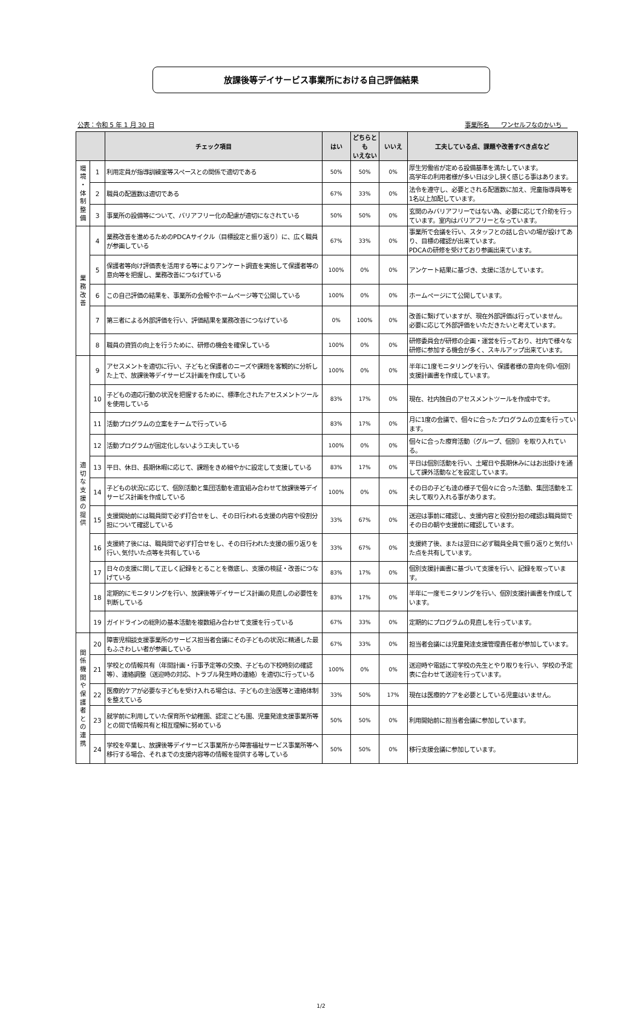放課後等デイサービス事業所における自己評価結果
公表：令和 5 年 1 月 30 日 事業所名　　ワンセルフなのかいち　
| | | チェック項目 | はい | どちらとも いえない | いいえ | 工夫している点、課題や改善すべき点など |
| --- | --- | --- | --- | --- | --- | --- |
| 環 境 ・ 体 制 整 備 | 1 | 利用定員が指導訓練室等スペースとの関係で適切である | 50% | 50% | 0% | 厚生労働省が定める設備基準を満たしています。 高学年の利用者様が多い日は少し狭く感じる事はあります。 |
| | 2 | 職員の配置数は適切である | 67% | 33% | 0% | 法令を遵守し、必要とされる配置数に加え、児童指導員等を1名以上加配しています。 |
| | 3 | 事業所の設備等について、バリアフリー化の配慮が適切になされている | 50% | 50% | 0% | 玄関のみバリアフリーではない為、必要に応じて介助を行っています。室内はバリアフリーとなっています。 |
| 業 務 改 善 | 4 | 業務改善を進めるためのPDCAサイクル（目標設定と振り返り）に、広く職員が参画している | 67% | 33% | 0% | 事業所で会議を行い、スタッフとの話し合いの場が設けてあり、目標の確認が出来ています。 PDCAの研修を受けており参画出来ています。 |
| | 5 | 保護者等向け評価表を活用する等によりアンケート調査を実施して保護者等の意向等を把握し、業務改善につなげている | 100% | 0% | 0% | アンケート結果に基づき、支援に活かしています。 |
| | 6 | この自己評価の結果を、事業所の会報やホームページ等で公開している | 100% | 0% | 0% | ホームページにて公開しています。 |
| | 7 | 第三者による外部評価を行い、評価結果を業務改善につなげている | 0% | 100% | 0% | 改善に繋げていますが、現在外部評価は行っていません。 必要に応じて外部評価をいただきたいと考えています。 |
| | 8 | 職員の資質の向上を行うために、研修の機会を確保している | 100% | 0% | 0% | 研修委員会が研修の企画・運営を行っており、社内で様々な研修に参加する機会が多く、スキルアップ出来ています。 |
| 適 切 な 支 援 の 提 供 | 9 | アセスメントを適切に行い、子どもと保護者のニーズや課題を客観的に分析した上で、放課後等デイサービス計画を作成している | 100% | 0% | 0% | 半年に1度モニタリングを行い、保護者様の意向を伺い個別支援計画書を作成しています。 |
| | 10 | 子どもの適応行動の状況を把握するために、標準化されたアセスメントツールを使用している | 83% | 17% | 0% | 現在、社内独自のアセスメントツールを作成中です。 |
| | 11 | 活動プログラムの立案をチームで行っている | 83% | 17% | 0% | 月に1度の会議で、個々に合ったプログラムの立案を行っています。 |
| | 12 | 活動プログラムが固定化しないよう工夫している | 100% | 0% | 0% | 個々に合った療育活動（グループ、個別）を取り入れている。 |
| | 13 | 平日、休日、長期休暇に応じて、課題をきめ細やかに設定して支援している | 83% | 17% | 0% | 平日は個別活動を行い、土曜日や長期休みにはお出掛けを通して課外活動などを設定しています。 |
| | 14 | 子どもの状況に応じて、個別活動と集団活動を適宜組み合わせて放課後等デイサービス計画を作成している | 100% | 0% | 0% | その日の子ども達の様子で個々に合った活動、集団活動を工夫して取り入れる事があります。 |
| | 15 | 支援開始前には職員間で必ず打合せをし、その日行われる支援の内容や役割分担について確認している | 33% | 67% | 0% | 送迎は事前に確認し、支援内容と役割分担の確認は職員間でその日の朝や支援前に確認しています。 |
| | 16 | 支援終了後には、職員間で必ず打合せをし、その日行われた支援の振り返りを行い､気付いた点等を共有している | 33% | 67% | 0% | 支援終了後、または翌日に必ず職員全員で振り返りと気付いた点を共有しています。 |
| | 17 | 日々の支援に関して正しく記録をとることを徹底し、支援の検証・改善につなげている | 83% | 17% | 0% | 個別支援計画書に基づいて支援を行い、記録を取っています。 |
| | 18 | 定期的にモニタリングを行い、放課後等デイサービス計画の見直しの必要性を判断している | 83% | 17% | 0% | 半年に一度モニタリングを行い、個別支援計画書を作成しています。 |
| | 19 | ガイドラインの総則の基本活動を複数組み合わせて支援を行っている | 67% | 33% | 0% | 定期的にプログラムの見直しを行っています。 |
| 関 係 機 関 や 保 護 者 と の 連 携 | 20 | 障害児相談支援事業所のサービス担当者会議にその子どもの状況に精通した最もふさわしい者が参画している | 67% | 33% | 0% | 担当者会議には児童発達支援管理責任者が参加しています。 |
| | 21 | 学校との情報共有（年間計画・行事予定等の交換、子どもの下校時刻の確認等）、連絡調整（送迎時の対応、トラブル発生時の連絡）を適切に行っている | 100% | 0% | 0% | 送迎時や電話にて学校の先生とやり取りを行い、学校の予定表に合わせて送迎を行っています。 |
| | 22 | 医療的ケアが必要な子どもを受け入れる場合は、子どもの主治医等と連絡体制を整えている | 33% | 50% | 17% | 現在は医療的ケアを必要としている児童はいません。 |
| | 23 | 就学前に利用していた保育所や幼稚園、認定こども園、児童発達支援事業所等との間で情報共有と相互理解に努めている | 50% | 50% | 0% | 利用開始前に担当者会議に参加しています。 |
| | 24 | 学校を卒業し、放課後等デイサービス事業所から障害福祉サービス事業所等へ移行する場合、それまでの支援内容等の情報を提供する等している | 50% | 50% | 0% | 移行支援会議に参加しています。 |
1/2